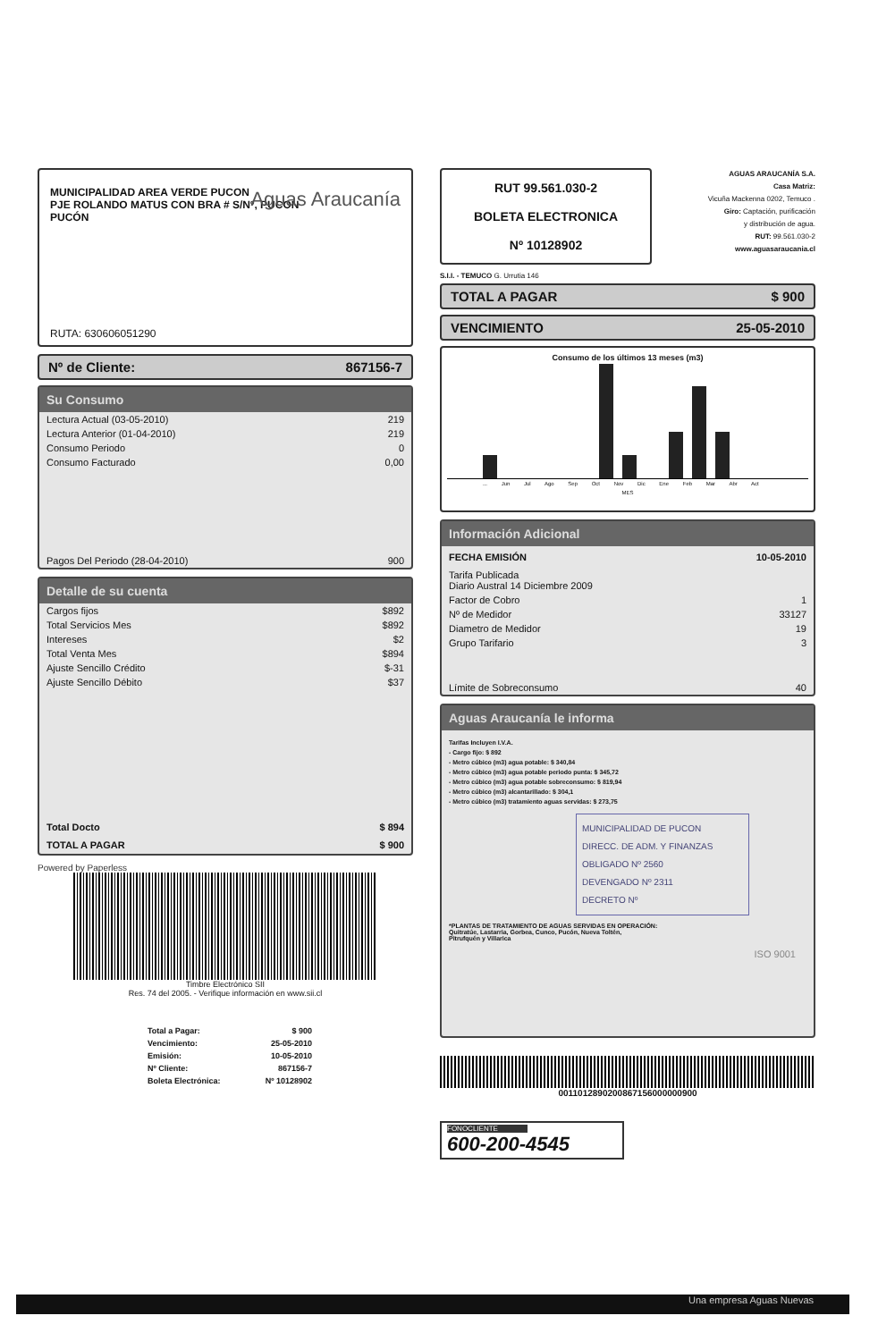MUNICIPALIDAD AREA VERDE PUCON
PJE ROLANDO MATUS CON BRA # S/Nº, PUCON
PUCÓN
Aguas Araucanía
RUTA: 630606051290
Nº de Cliente: 867156-7
Su Consumo
| Lectura Actual (03-05-2010) | 219 |
| Lectura Anterior (01-04-2010) | 219 |
| Consumo Periodo | 0 |
| Consumo Facturado | 0,00 |
| Pagos Del Periodo (28-04-2010) | 900 |
Detalle de su cuenta
| Cargos fijos | $892 |
| Total Servicios Mes | $892 |
| Intereses | $2 |
| Total Venta Mes | $894 |
| Ajuste Sencillo Crédito | $-31 |
| Ajuste Sencillo Débito | $37 |
| Total Docto | $ 894 |
| TOTAL A PAGAR | $ 900 |
Powered by Paperless
Timbre Electrónico SII
Res. 74 del 2005. - Verifique información en www.sii.cl
| Total a Pagar: | $ 900 |
| Vencimiento: | 25-05-2010 |
| Emisión: | 10-05-2010 |
| Nº Cliente: | 867156-7 |
| Boleta Electrónica: | Nº 10128902 |
RUT 99.561.030-2
BOLETA ELECTRONICA
Nº 10128902
AGUAS ARAUCANÍA S.A.
Casa Matriz:
Vicuña Mackenna 0202, Temuco .
Giro: Captación, purificación
y distribución de agua.
RUT: 99.561.030-2
www.aguasaraucania.cl
S.I.I. - TEMUCO G. Urrutia 146
TOTAL A PAGAR $ 900
VENCIMIENTO 25-05-2010
Consumo de los últimos 13 meses (m3)
... Jun Jul Ago Sep Oct Nov Dic Ene Feb Mar Abr Act
MES
Información Adicional
| FECHA EMISIÓN | 10-05-2010 |
| --- | --- |
| Tarifa Publicada Diario Austral 14 Diciembre 2009 | |
| Factor de Cobro | 1 |
| Nº de Medidor | 33127 |
| Diametro de Medidor | 19 |
| Grupo Tarifario | 3 |
| Límite de Sobreconsumo | 40 |
Aguas Araucanía le informa
Tarifas Incluyen I.V.A.
- Cargo fijo: $ 892
- Metro cúbico (m3) agua potable: $ 340,84
- Metro cúbico (m3) agua potable periodo punta: $ 345,72
- Metro cúbico (m3) agua potable sobreconsumo: $ 819,94
- Metro cúbico (m3) alcantarillado: $ 304,1
- Metro cúbico (m3) tratamiento aguas servidas: $ 273,75
MUNICIPALIDAD DE PUCON
DIRECC. DE ADM. Y FINANZAS
OBLIGADO Nº 2560
DEVENGADO Nº 2311
DECRETO Nº
*PLANTAS DE TRATAMIENTO DE AGUAS SERVIDAS EN OPERACIÓN:
Quitratúe, Lastarria, Gorbea, Cunco, Pucón, Nueva Toltén,
Pitrufquén y Villarica
ISO 9001
0011012890200867156000000900
FONOCLIENTE
600-200-4545
Una empresa Aguas Nuevas